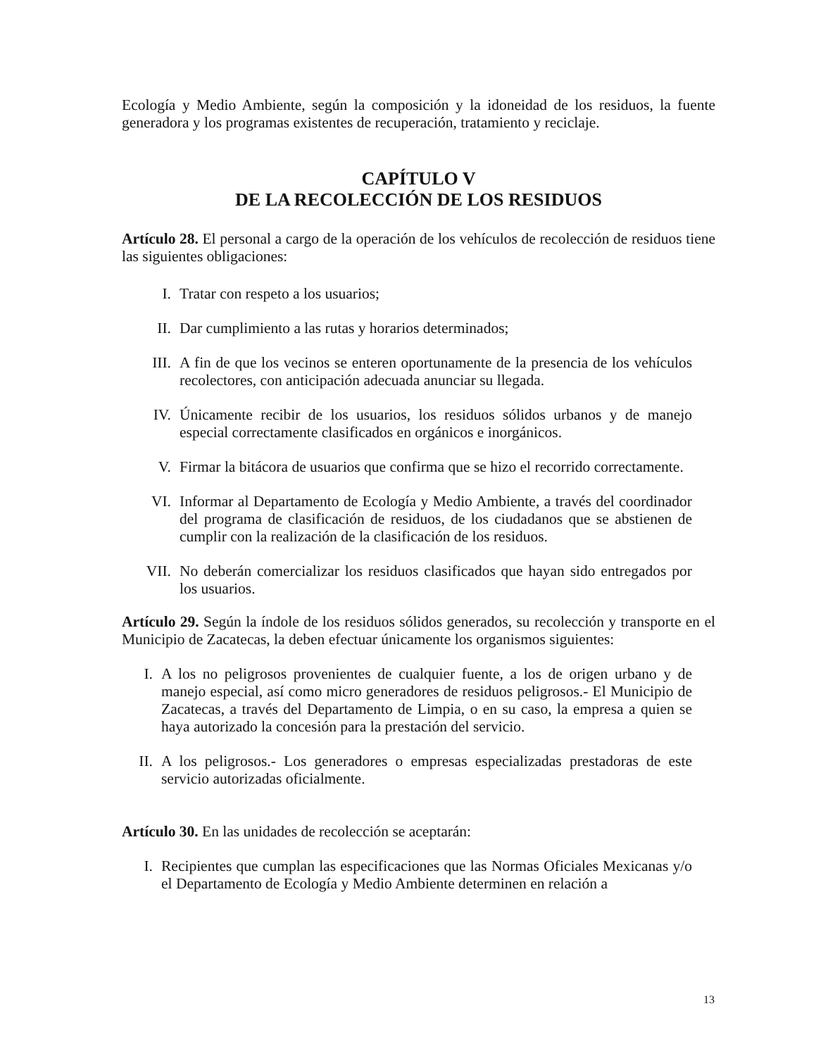Ecología y Medio Ambiente, según la composición y la idoneidad de los residuos, la fuente generadora y los programas existentes de recuperación, tratamiento y reciclaje.
CAPÍTULO V
DE LA RECOLECCIÓN DE LOS RESIDUOS
Artículo 28. El personal a cargo de la operación de los vehículos de recolección de residuos tiene las siguientes obligaciones:
I. Tratar con respeto a los usuarios;
II. Dar cumplimiento a las rutas y horarios determinados;
III. A fin de que los vecinos se enteren oportunamente de la presencia de los vehículos recolectores, con anticipación adecuada anunciar su llegada.
IV. Únicamente recibir de los usuarios, los residuos sólidos urbanos y de manejo especial correctamente clasificados en orgánicos e inorgánicos.
V. Firmar la bitácora de usuarios que confirma que se hizo el recorrido correctamente.
VI. Informar al Departamento de Ecología y Medio Ambiente, a través del coordinador del programa de clasificación de residuos, de los ciudadanos que se abstienen de cumplir con la realización de la clasificación de los residuos.
VII. No deberán comercializar los residuos clasificados que hayan sido entregados por los usuarios.
Artículo 29. Según la índole de los residuos sólidos generados, su recolección y transporte en el Municipio de Zacatecas, la deben efectuar únicamente los organismos siguientes:
I. A los no peligrosos provenientes de cualquier fuente, a los de origen urbano y de manejo especial, así como micro generadores de residuos peligrosos.- El Municipio de Zacatecas, a través del Departamento de Limpia, o en su caso, la empresa a quien se haya autorizado la concesión para la prestación del servicio.
II. A los peligrosos.- Los generadores o empresas especializadas prestadoras de este servicio autorizadas oficialmente.
Artículo 30. En las unidades de recolección se aceptarán:
I. Recipientes que cumplan las especificaciones que las Normas Oficiales Mexicanas y/o el Departamento de Ecología y Medio Ambiente determinen en relación a
13